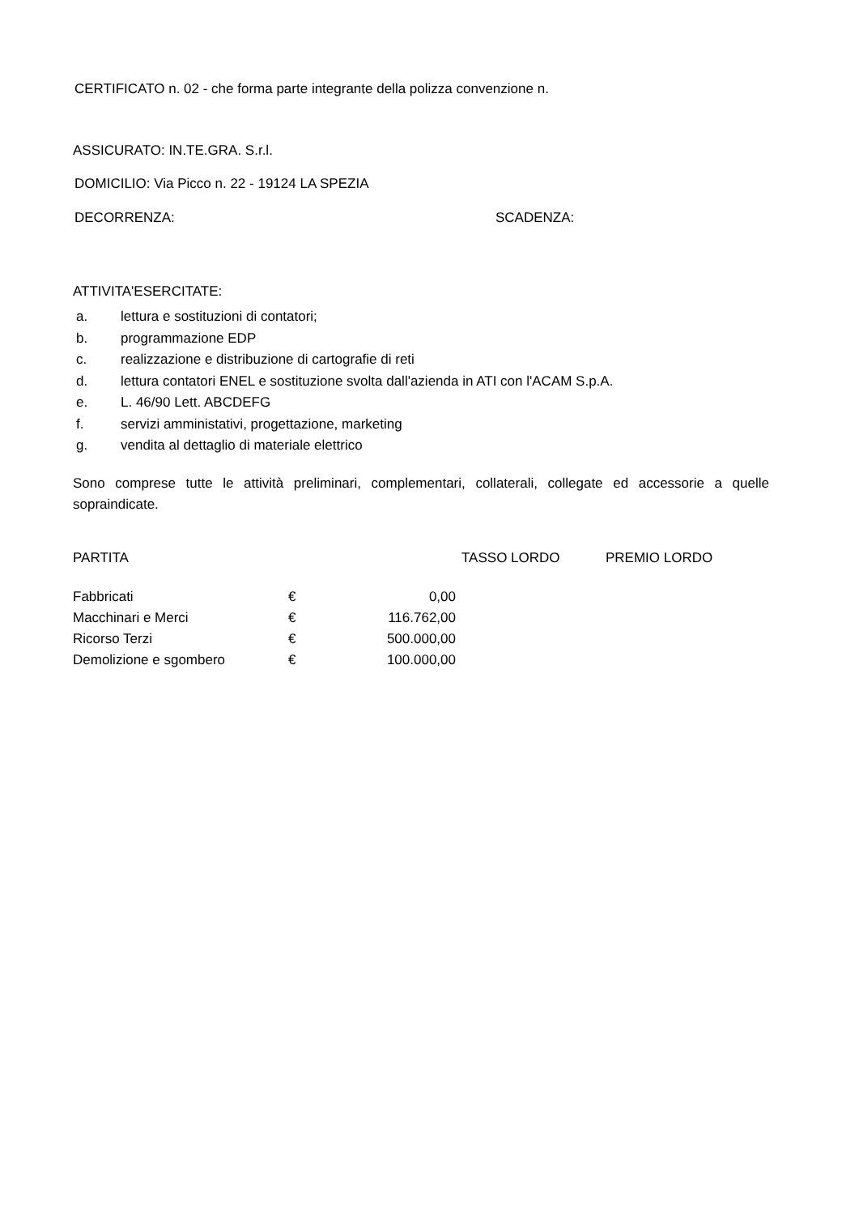CERTIFICATO n. 02 - che forma parte integrante della polizza convenzione n.
ASSICURATO: IN.TE.GRA. S.r.l.
DOMICILIO: Via Picco n. 22 - 19124 LA SPEZIA
DECORRENZA: SCADENZA:
ATTIVITA'ESERCITATE:
a. lettura e sostituzioni di contatori;
b. programmazione EDP
c. realizzazione e distribuzione di cartografie di reti
d. lettura contatori ENEL e sostituzione svolta dall'azienda in ATI con l'ACAM S.p.A.
e. L. 46/90 Lett. ABCDEFG
f. servizi amministativi, progettazione, marketing
g. vendita al dettaglio di materiale elettrico
Sono comprese tutte le attività preliminari, complementari, collaterali, collegate ed accessorie a quelle sopraindicate.
| PARTITA | TASSO LORDO | PREMIO LORDO |
| --- | --- | --- |
| Fabbricati | € | 0,00 |
| Macchinari e Merci | € | 116.762,00 |
| Ricorso Terzi | € | 500.000,00 |
| Demolizione e sgombero | € | 100.000,00 |